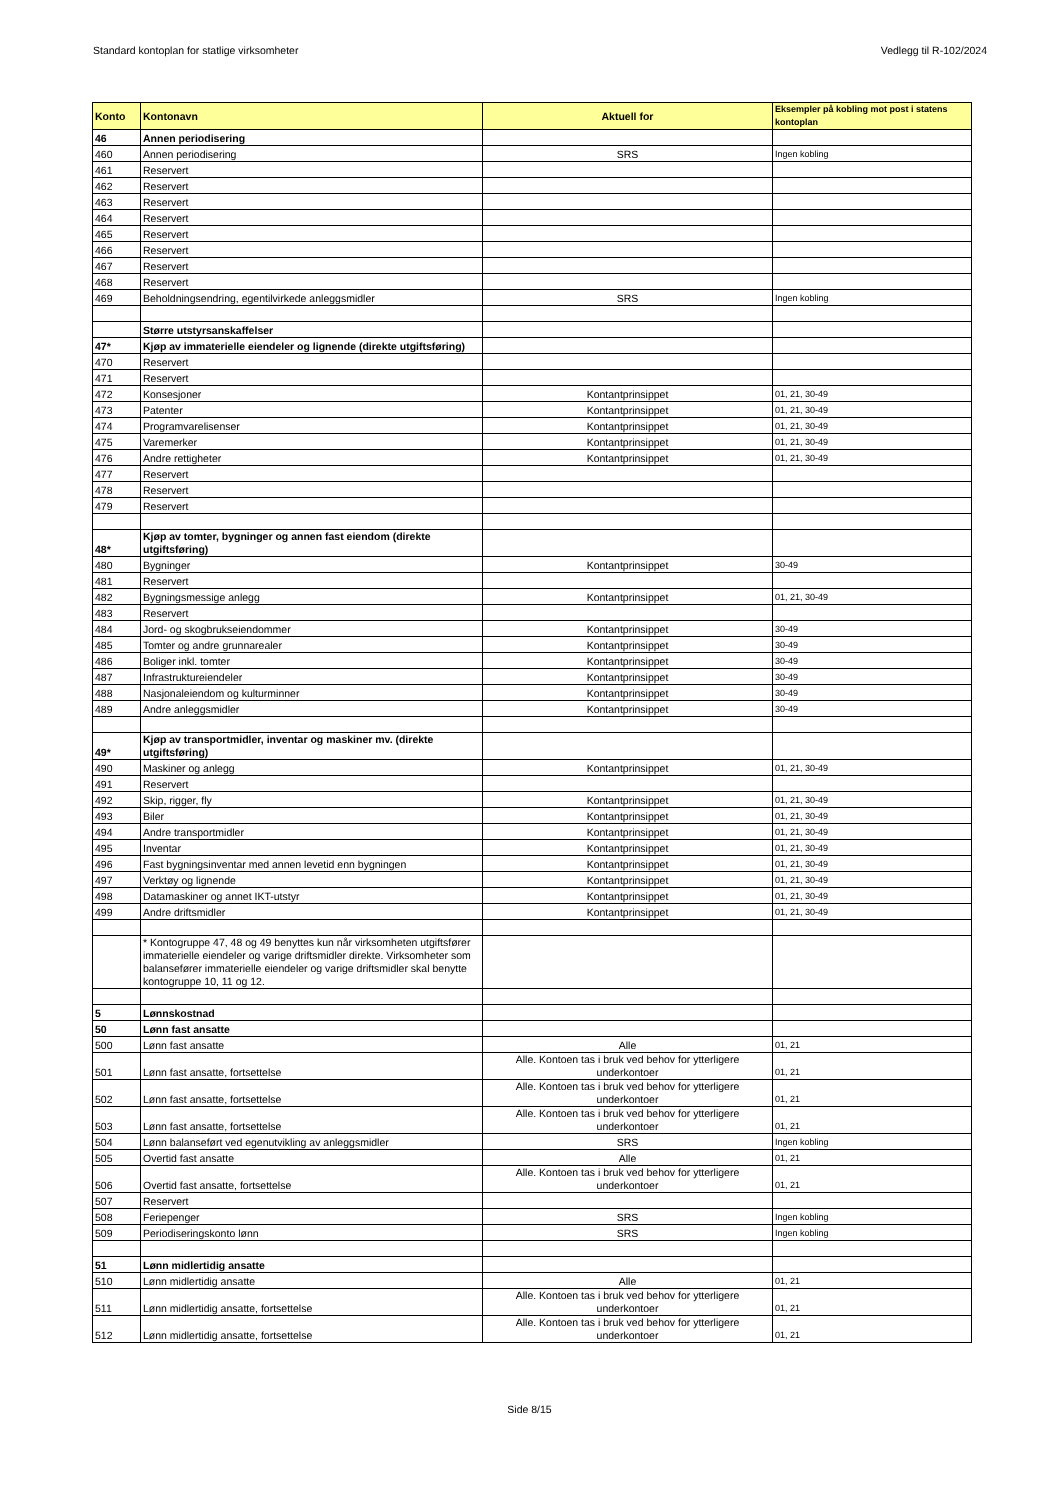Standard kontoplan for statlige virksomheter Vedlegg til R-102/2024
| Konto | Kontonavn | Aktuell for | Eksempler på kobling mot post i statens kontoplan |
| --- | --- | --- | --- |
| 46 | Annen periodisering | | |
| 460 | Annen periodisering | SRS | Ingen kobling |
| 461 | Reservert | | |
| 462 | Reservert | | |
| 463 | Reservert | | |
| 464 | Reservert | | |
| 465 | Reservert | | |
| 466 | Reservert | | |
| 467 | Reservert | | |
| 468 | Reservert | | |
| 469 | Beholdningsendring, egentilvirkede anleggsmidler | SRS | Ingen kobling |
| | Større utstyrsanskaffelser | | |
| 47* | Kjøp av immaterielle eiendeler og lignende (direkte utgiftsføring) | | |
| 470 | Reservert | | |
| 471 | Reservert | | |
| 472 | Konsesjoner | Kontantprinsippet | 01, 21, 30-49 |
| 473 | Patenter | Kontantprinsippet | 01, 21, 30-49 |
| 474 | Programvarelisenser | Kontantprinsippet | 01, 21, 30-49 |
| 475 | Varemerker | Kontantprinsippet | 01, 21, 30-49 |
| 476 | Andre rettigheter | Kontantprinsippet | 01, 21, 30-49 |
| 477 | Reservert | | |
| 478 | Reservert | | |
| 479 | Reservert | | |
| 48* | Kjøp av tomter, bygninger og annen fast eiendom (direkte utgiftsføring) | | |
| 480 | Bygninger | Kontantprinsippet | 30-49 |
| 481 | Reservert | | |
| 482 | Bygningsmessige anlegg | Kontantprinsippet | 01, 21, 30-49 |
| 483 | Reservert | | |
| 484 | Jord- og skogbrukseiendommer | Kontantprinsippet | 30-49 |
| 485 | Tomter og andre grunnarealer | Kontantprinsippet | 30-49 |
| 486 | Boliger inkl. tomter | Kontantprinsippet | 30-49 |
| 487 | Infrastruktureiendeler | Kontantprinsippet | 30-49 |
| 488 | Nasjonaleiendom og kulturminner | Kontantprinsippet | 30-49 |
| 489 | Andre anleggsmidler | Kontantprinsippet | 30-49 |
| 49* | Kjøp av transportmidler, inventar og maskiner mv. (direkte utgiftsføring) | | |
| 490 | Maskiner og anlegg | Kontantprinsippet | 01, 21, 30-49 |
| 491 | Reservert | | |
| 492 | Skip, rigger, fly | Kontantprinsippet | 01, 21, 30-49 |
| 493 | Biler | Kontantprinsippet | 01, 21, 30-49 |
| 494 | Andre transportmidler | Kontantprinsippet | 01, 21, 30-49 |
| 495 | Inventar | Kontantprinsippet | 01, 21, 30-49 |
| 496 | Fast bygningsinventar med annen levetid enn bygningen | Kontantprinsippet | 01, 21, 30-49 |
| 497 | Verktøy og lignende | Kontantprinsippet | 01, 21, 30-49 |
| 498 | Datamaskiner og annet IKT-utstyr | Kontantprinsippet | 01, 21, 30-49 |
| 499 | Andre driftsmidler | Kontantprinsippet | 01, 21, 30-49 |
| | * Kontogruppe 47, 48 og 49 benyttes kun når virksomheten utgiftsfører immaterielle eiendeler og varige driftsmidler direkte. Virksomheter som balansefører immaterielle eiendeler og varige driftsmidler skal benytte kontogruppe 10, 11 og 12. | | |
| 5 | Lønnskostnad | | |
| 50 | Lønn fast ansatte | | |
| 500 | Lønn fast ansatte | Alle | 01, 21 |
| 501 | Lønn fast ansatte, fortsettelse | Alle. Kontoen tas i bruk ved behov for ytterligere underkontoer | 01, 21 |
| 502 | Lønn fast ansatte, fortsettelse | Alle. Kontoen tas i bruk ved behov for ytterligere underkontoer | 01, 21 |
| 503 | Lønn fast ansatte, fortsettelse | Alle. Kontoen tas i bruk ved behov for ytterligere underkontoer | 01, 21 |
| 504 | Lønn balanseført ved egenutvikling av anleggsmidler | SRS | Ingen kobling |
| 505 | Overtid fast ansatte | Alle | 01, 21 |
| 506 | Overtid fast ansatte, fortsettelse | Alle. Kontoen tas i bruk ved behov for ytterligere underkontoer | 01, 21 |
| 507 | Reservert | | |
| 508 | Feriepenger | SRS | Ingen kobling |
| 509 | Periodiseringskonto lønn | SRS | Ingen kobling |
| 51 | Lønn midlertidig ansatte | | |
| 510 | Lønn midlertidig ansatte | Alle | 01, 21 |
| 511 | Lønn midlertidig ansatte, fortsettelse | Alle. Kontoen tas i bruk ved behov for ytterligere underkontoer | 01, 21 |
| 512 | Lønn midlertidig ansatte, fortsettelse | Alle. Kontoen tas i bruk ved behov for ytterligere underkontoer | 01, 21 |
Side 8/15